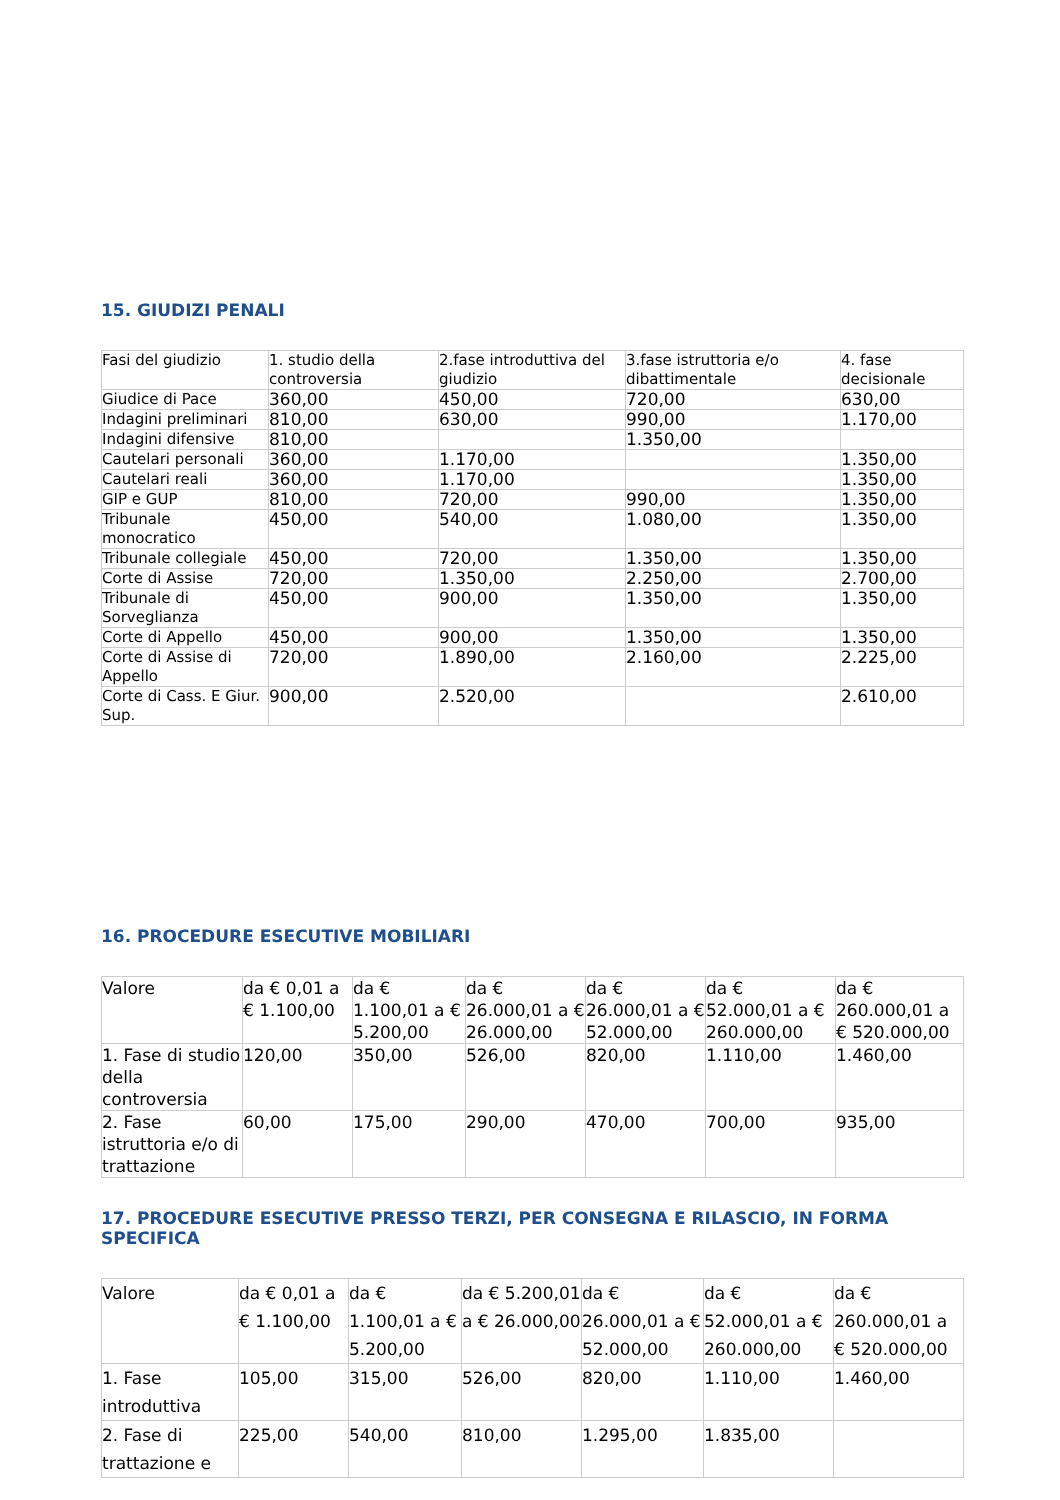15. GIUDIZI PENALI
| Fasi del giudizio | 1. studio della controversia | 2.fase introduttiva del giudizio | 3.fase istruttoria e/o dibattimentale | 4. fase decisionale |
| Giudice di Pace | 360,00 | 450,00 | 720,00 | 630,00 |
| Indagini preliminari | 810,00 | 630,00 | 990,00 | 1.170,00 |
| Indagini difensive | 810,00 | | 1.350,00 | |
| Cautelari personali | 360,00 | 1.170,00 | | 1.350,00 |
| Cautelari reali | 360,00 | 1.170,00 | | 1.350,00 |
| GIP e GUP | 810,00 | 720,00 | 990,00 | 1.350,00 |
| Tribunale monocratico | 450,00 | 540,00 | 1.080,00 | 1.350,00 |
| Tribunale collegiale | 450,00 | 720,00 | 1.350,00 | 1.350,00 |
| Corte di Assise | 720,00 | 1.350,00 | 2.250,00 | 2.700,00 |
| Tribunale di Sorveglianza | 450,00 | 900,00 | 1.350,00 | 1.350,00 |
| Corte di Appello | 450,00 | 900,00 | 1.350,00 | 1.350,00 |
| Corte di Assise di Appello | 720,00 | 1.890,00 | 2.160,00 | 2.225,00 |
| Corte di Cass. E Giur. Sup. | 900,00 | 2.520,00 | | 2.610,00 |
16. PROCEDURE ESECUTIVE MOBILIARI
| Valore | da € 0,01 a € 1.100,00 | da € 1.100,01 a € 5.200,00 | da € 26.000,01 a € 26.000,00 | da € 26.000,01 a € 52.000,00 | da € 52.000,01 a € 260.000,00 | da € 260.000,01 a € 520.000,00 |
| 1. Fase di studio della controversia | 120,00 | 350,00 | 526,00 | 820,00 | 1.110,00 | 1.460,00 |
| 2. Fase istruttoria e/o di trattazione | 60,00 | 175,00 | 290,00 | 470,00 | 700,00 | 935,00 |
17. PROCEDURE ESECUTIVE PRESSO TERZI, PER CONSEGNA E RILASCIO, IN FORMA SPECIFICA
| Valore | da € 0,01 a € 1.100,00 | da € 1.100,01 a € 5.200,00 | da € 5.200,01 a € 26.000,00 | da € 26.000,01 a € 52.000,00 | da € 52.000,01 a € 260.000,00 | da € 260.000,01 a € 520.000,00 |
| 1. Fase introduttiva | 105,00 | 315,00 | 526,00 | 820,00 | 1.110,00 | 1.460,00 |
| 2. Fase di trattazione e | 225,00 | 540,00 | 810,00 | 1.295,00 | 1.835,00 | |